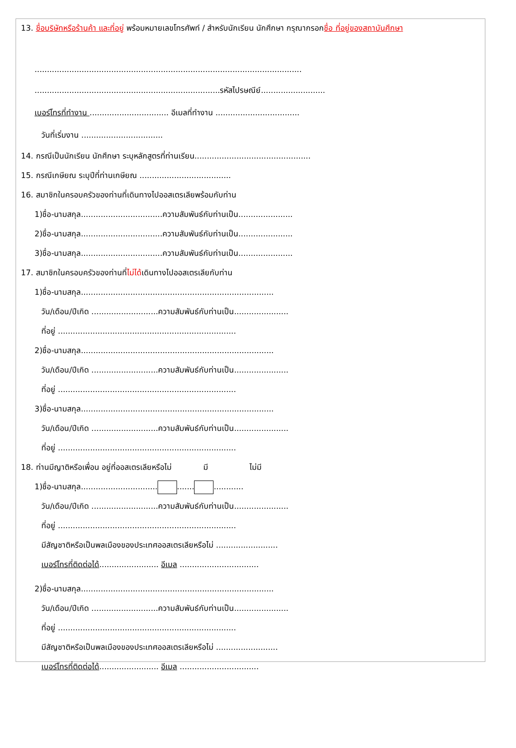13. ชื่อบริษัทหรือร้านค้า และที่อยู่ พร้อมหมายเลขโทรศัพท์ / สำหรับนักเรียน นักศึกษา กรุณากรอกชื่อ ที่อยู่ของสถาบันศึกษา
............................................................................................................
...........................................................................รหัสไปรษณีย์..........................
เบอร์โทรที่ทำงาน ................................ อีเมลที่ทำงาน ..................................
วันที่เริ่มงาน .................................
14. กรณีเป็นนักเรียน นักศึกษา ระบุหลักสูตรที่ท่านเรียน...............................................
15. กรณีเกษียณ ระบุปีที่ท่านเกษียณ .....................................
16. สมาชิกในครอบครัวของท่านที่เดินทางไปออสเตรเลียพร้อมกับท่าน
1)ชื่อ-นามสกุล.................................ความสัมพันธ์กับท่านเป็น......................
2)ชื่อ-นามสกุล.................................ความสัมพันธ์กับท่านเป็น......................
3)ชื่อ-นามสกุล.................................ความสัมพันธ์กับท่านเป็น......................
17. สมาชิกในครอบครัวของท่านที่ไม่ได้เดินทางไปออสเตรเลียกับท่าน
1)ชื่อ-นามสกุล..............................................................................
วัน/เดือน/ปีเกิด ...........................ความสัมพันธ์กับท่านเป็น......................
ที่อยู่ ........................................................................
2)ชื่อ-นามสกุล..............................................................................
วัน/เดือน/ปีเกิด ...........................ความสัมพันธ์กับท่านเป็น......................
ที่อยู่ ........................................................................
3)ชื่อ-นามสกุล..............................................................................
วัน/เดือน/ปีเกิด ...........................ความสัมพันธ์กับท่านเป็น......................
ที่อยู่ ........................................................................
18. ท่านมีญาติหรือเพื่อน อยู่ที่ออสเตรเลียหรือไม่ มี ไม่มี
1)ชื่อ-นามสกุล............................... ....... ............
วัน/เดือน/ปีเกิด ...........................ความสัมพันธ์กับท่านเป็น......................
ที่อยู่ ........................................................................
มีสัญชาติหรือเป็นพลเมืองของประเทศออสเตรเลียหรือไม่ .........................
เบอร์โทรที่ติดต่อได้........................ อีเมล ................................
2)ชื่อ-นามสกุล..............................................................................
วัน/เดือน/ปีเกิด ...........................ความสัมพันธ์กับท่านเป็น......................
ที่อยู่ ........................................................................
มีสัญชาติหรือเป็นพลเมืองของประเทศออสเตรเลียหรือไม่ .........................
เบอร์โทรที่ติดต่อได้........................ อีเมล ................................